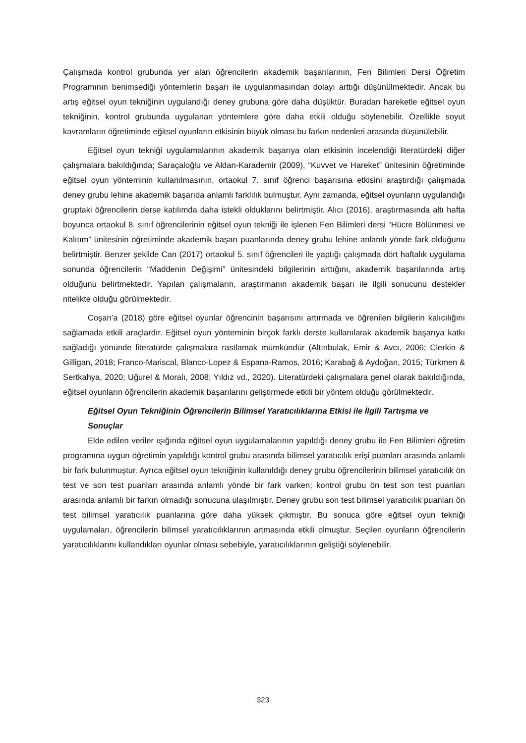Çalışmada kontrol grubunda yer alan öğrencilerin akademik başarılarının, Fen Bilimleri Dersi Öğretim Programının benimsediği yöntemlerin başarı ile uygulanmasından dolayı arttığı düşünülmektedir. Ancak bu artış eğitsel oyun tekniğinin uygulandığı deney grubuna göre daha düşüktür. Buradan hareketle eğitsel oyun tekniğinin, kontrol grubunda uygulanan yöntemlere göre daha etkili olduğu söylenebilir. Özellikle soyut kavramların öğretiminde eğitsel oyunların etkisinin büyük olması bu farkın nedenleri arasında düşünülebilir.
Eğitsel oyun tekniği uygulamalarının akademik başarıya olan etkisinin incelendiği literatürdeki diğer çalışmalara bakıldığında; Saraçaloğlu ve Aldan-Karademir (2009), “Kuvvet ve Hareket” ünitesinin öğretiminde eğitsel oyun yönteminin kullanılmasının, ortaokul 7. sınıf öğrenci başarısına etkisini araştırdığı çalışmada deney grubu lehine akademik başarıda anlamlı farklılık bulmuştur. Aynı zamanda, eğitsel oyunların uygulandığı gruptaki öğrencilerin derse katılımda daha istekli olduklarını belirtmiştir. Alıcı (2016), araştırmasında altı hafta boyunca ortaokul 8. sınıf öğrencilerinin eğitsel oyun tekniği ile işlenen Fen Bilimleri dersi “Hücre Bölünmesi ve Kalıtım” ünitesinin öğretiminde akademik başarı puanlarında deney grubu lehine anlamlı yönde fark olduğunu belirtmiştir. Benzer şekilde Can (2017) ortaokul 5. sınıf öğrencileri ile yaptığı çalışmada dört haftalık uygulama sonunda öğrencilerin “Maddenin Değişimi” ünitesindeki bilgilerinin arttığını, akademik başarılarında artış olduğunu belirtmektedir. Yapılan çalışmaların, araştırmanın akademik başarı ile ilgili sonucunu destekler nitelikte olduğu görülmektedir.
Coşan’a (2018) göre eğitsel oyunlar öğrencinin başarısını artırmada ve öğrenilen bilgilerin kalıcılığını sağlamada etkili araçlardır. Eğitsel oyun yönteminin birçok farklı derste kullanılarak akademik başarıya katkı sağladığı yönünde literatürde çalışmalara rastlamak mümkündür (Altınbulak, Emir & Avcı, 2006; Clerkin & Gilligan, 2018; Franco-Mariscal, Blanco-Lopez & Espana-Ramos, 2016; Karabağ & Aydoğan, 2015; Türkmen & Sertkahya, 2020; Uğurel & Moralı, 2008; Yıldız vd., 2020). Literatürdeki çalışmalara genel olarak bakıldığında, eğitsel oyunların öğrencilerin akademik başarılarını geliştirmede etkili bir yöntem olduğu görülmektedir.
Eğitsel Oyun Tekniğinin Öğrencilerin Bilimsel Yaratıcılıklarına Etkisi ile İlgili Tartışma ve Sonuçlar
Elde edilen veriler ışığında eğitsel oyun uygulamalarının yapıldığı deney grubu ile Fen Bilimleri öğretim programına uygun öğretimin yapıldığı kontrol grubu arasında bilimsel yaratıcılık erişi puanları arasında anlamlı bir fark bulunmuştur. Ayrıca eğitsel oyun tekniğinin kullanıldığı deney grubu öğrencilerinin bilimsel yaratıcılık ön test ve son test puanları arasında anlamlı yönde bir fark varken; kontrol grubu ön test son test puanları arasında anlamlı bir farkın olmadığı sonucuna ulaşılmıştır. Deney grubu son test bilimsel yaratıcılık puanları ön test bilimsel yaratıcılık puanlarına göre daha yüksek çıkmıştır. Bu sonuca göre eğitsel oyun tekniği uygulamaları, öğrencilerin bilimsel yaratıcılıklarının artmasında etkili olmuştur. Seçilen oyunların öğrencilerin yaratıcılıklarını kullandıkları oyunlar olması sebebiyle, yaratıcılıklarının geliştiği söylenebilir.
323